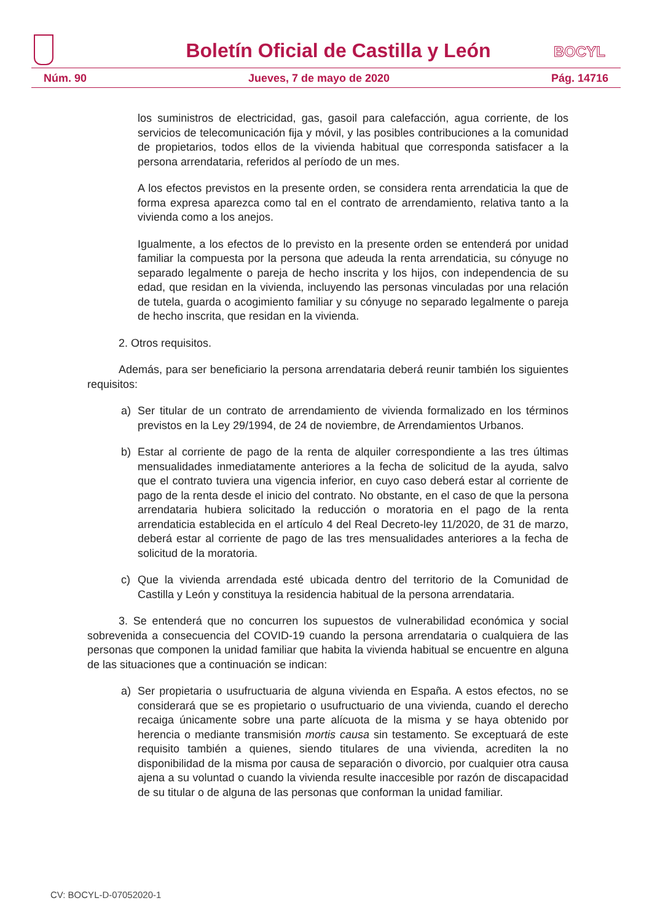Boletín Oficial de Castilla y León
BOCYL
Núm. 90 Jueves, 7 de mayo de 2020 Pág. 14716
los suministros de electricidad, gas, gasoil para calefacción, agua corriente, de los servicios de telecomunicación fija y móvil, y las posibles contribuciones a la comunidad de propietarios, todos ellos de la vivienda habitual que corresponda satisfacer a la persona arrendataria, referidos al período de un mes.
A los efectos previstos en la presente orden, se considera renta arrendaticia la que de forma expresa aparezca como tal en el contrato de arrendamiento, relativa tanto a la vivienda como a los anejos.
Igualmente, a los efectos de lo previsto en la presente orden se entenderá por unidad familiar la compuesta por la persona que adeuda la renta arrendaticia, su cónyuge no separado legalmente o pareja de hecho inscrita y los hijos, con independencia de su edad, que residan en la vivienda, incluyendo las personas vinculadas por una relación de tutela, guarda o acogimiento familiar y su cónyuge no separado legalmente o pareja de hecho inscrita, que residan en la vivienda.
2. Otros requisitos.
Además, para ser beneficiario la persona arrendataria deberá reunir también los siguientes requisitos:
a) Ser titular de un contrato de arrendamiento de vivienda formalizado en los términos previstos en la Ley 29/1994, de 24 de noviembre, de Arrendamientos Urbanos.
b) Estar al corriente de pago de la renta de alquiler correspondiente a las tres últimas mensualidades inmediatamente anteriores a la fecha de solicitud de la ayuda, salvo que el contrato tuviera una vigencia inferior, en cuyo caso deberá estar al corriente de pago de la renta desde el inicio del contrato. No obstante, en el caso de que la persona arrendataria hubiera solicitado la reducción o moratoria en el pago de la renta arrendaticia establecida en el artículo 4 del Real Decreto-ley 11/2020, de 31 de marzo, deberá estar al corriente de pago de las tres mensualidades anteriores a la fecha de solicitud de la moratoria.
c) Que la vivienda arrendada esté ubicada dentro del territorio de la Comunidad de Castilla y León y constituya la residencia habitual de la persona arrendataria.
3. Se entenderá que no concurren los supuestos de vulnerabilidad económica y social sobrevenida a consecuencia del COVID-19 cuando la persona arrendataria o cualquiera de las personas que componen la unidad familiar que habita la vivienda habitual se encuentre en alguna de las situaciones que a continuación se indican:
a) Ser propietaria o usufructuaria de alguna vivienda en España. A estos efectos, no se considerará que se es propietario o usufructuario de una vivienda, cuando el derecho recaiga únicamente sobre una parte alícuota de la misma y se haya obtenido por herencia o mediante transmisión mortis causa sin testamento. Se exceptuará de este requisito también a quienes, siendo titulares de una vivienda, acrediten la no disponibilidad de la misma por causa de separación o divorcio, por cualquier otra causa ajena a su voluntad o cuando la vivienda resulte inaccesible por razón de discapacidad de su titular o de alguna de las personas que conforman la unidad familiar.
CV: BOCYL-D-07052020-1